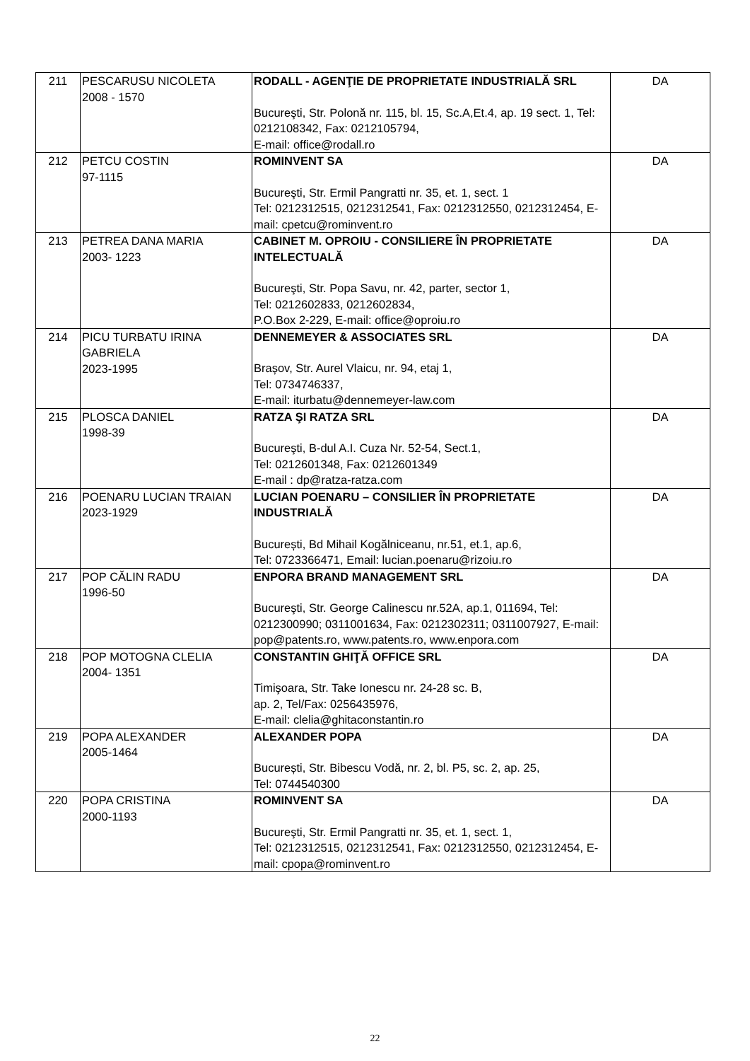| 211 | PESCARUSU NICOLETA 2008 - 1570 | RODALL - AGENŢIE DE PROPRIETATE INDUSTRIALĂ SRL Bucureşti, Str. Polonă nr. 115, bl. 15, Sc.A,Et.4, ap. 19 sect. 1, Tel: 0212108342, Fax: 0212105794, E-mail: office@rodall.ro | DA |
| 212 | PETCU COSTIN 97-1115 | ROMINVENT SA Bucureşti, Str. Ermil Pangratti nr. 35, et. 1, sect. 1 Tel: 0212312515, 0212312541, Fax: 0212312550, 0212312454, E-mail: cpetcu@rominvent.ro | DA |
| 213 | PETREA DANA MARIA 2003- 1223 | CABINET M. OPROIU - CONSILIERE ÎN PROPRIETATE INTELECTUALĂ Bucureşti, Str. Popa Savu, nr. 42, parter, sector 1, Tel: 0212602833, 0212602834, P.O.Box 2-229, E-mail: office@oproiu.ro | DA |
| 214 | PICU TURBATU IRINA GABRIELA 2023-1995 | DENNEMEYER & ASSOCIATES SRL Brașov, Str. Aurel Vlaicu, nr. 94, etaj 1, Tel: 0734746337, E-mail: iturbatu@dennemeyer-law.com | DA |
| 215 | PLOSCA DANIEL 1998-39 | RATZA ŞI RATZA SRL Bucureşti, B-dul A.I. Cuza Nr. 52-54, Sect.1, Tel: 0212601348, Fax: 0212601349 E-mail : dp@ratza-ratza.com | DA |
| 216 | POENARU LUCIAN TRAIAN 2023-1929 | LUCIAN POENARU – CONSILIER ÎN PROPRIETATE INDUSTRIALĂ București, Bd Mihail Kogălniceanu, nr.51, et.1, ap.6, Tel: 0723366471, Email: lucian.poenaru@rizoiu.ro | DA |
| 217 | POP CĂLIN RADU 1996-50 | ENPORA BRAND MANAGEMENT SRL Bucureşti, Str. George Calinescu nr.52A, ap.1, 011694, Tel: 0212300990; 0311001634, Fax: 0212302311; 0311007927, E-mail: pop@patents.ro, www.patents.ro, www.enpora.com | DA |
| 218 | POP MOTOGNA CLELIA 2004- 1351 | CONSTANTIN GHIŢĂ OFFICE SRL Timişoara, Str. Take Ionescu nr. 24-28 sc. B, ap. 2, Tel/Fax: 0256435976, E-mail: clelia@ghitaconstantin.ro | DA |
| 219 | POPA ALEXANDER 2005-1464 | ALEXANDER POPA București, Str. Bibescu Vodă, nr. 2, bl. P5, sc. 2, ap. 25, Tel: 0744540300 | DA |
| 220 | POPA CRISTINA 2000-1193 | ROMINVENT SA Bucureşti, Str. Ermil Pangratti nr. 35, et. 1, sect. 1, Tel: 0212312515, 0212312541, Fax: 0212312550, 0212312454, E-mail: cpopa@rominvent.ro | DA |
22